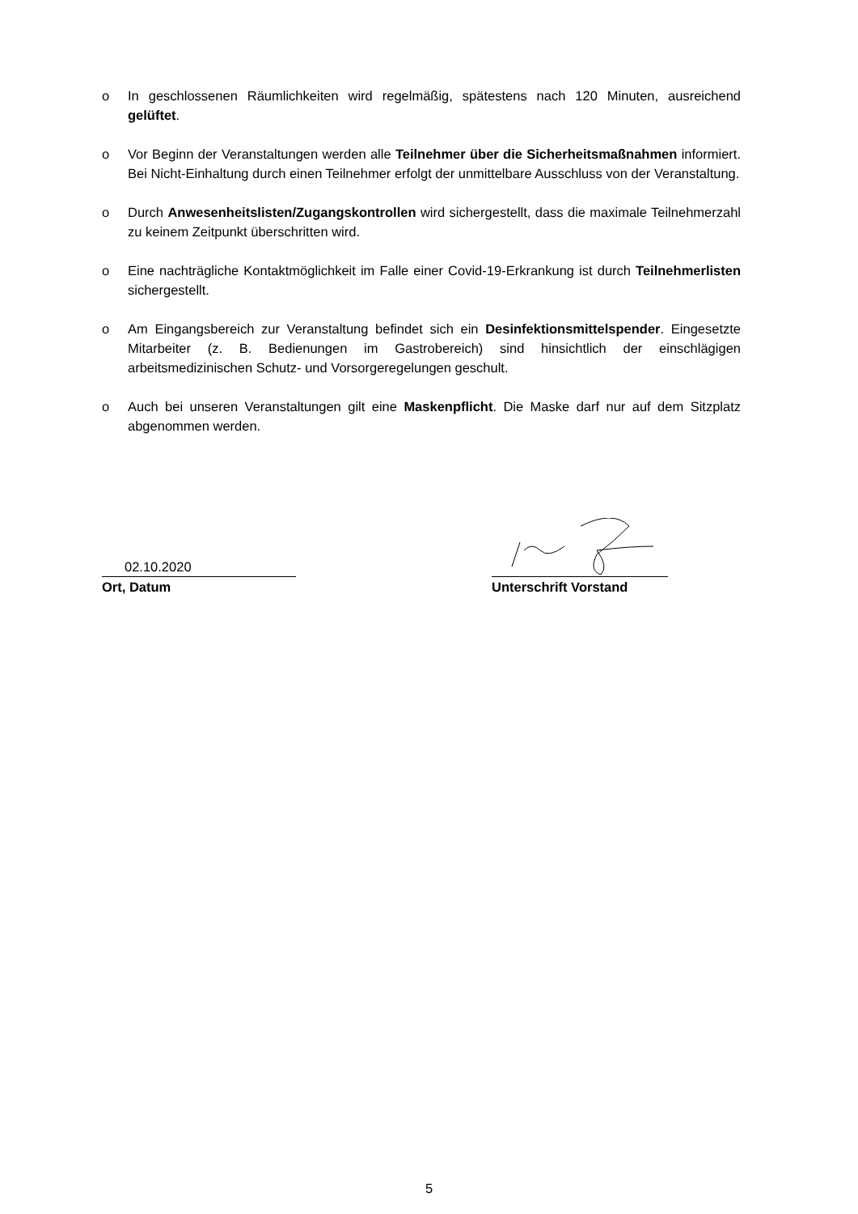o In geschlossenen Räumlichkeiten wird regelmäßig, spätestens nach 120 Minuten, ausreichend gelüftet.
o Vor Beginn der Veranstaltungen werden alle Teilnehmer über die Sicherheitsmaßnahmen informiert. Bei Nicht-Einhaltung durch einen Teilnehmer erfolgt der unmittelbare Ausschluss von der Veranstaltung.
o Durch Anwesenheitslisten/Zugangskontrollen wird sichergestellt, dass die maximale Teilnehmerzahl zu keinem Zeitpunkt überschritten wird.
o Eine nachträgliche Kontaktmöglichkeit im Falle einer Covid-19-Erkrankung ist durch Teilnehmerlisten sichergestellt.
o Am Eingangsbereich zur Veranstaltung befindet sich ein Desinfektionsmittelspender. Eingesetzte Mitarbeiter (z. B. Bedienungen im Gastrobereich) sind hinsichtlich der einschlägigen arbeitsmedizinischen Schutz- und Vorsorgeregelungen geschult.
o Auch bei unseren Veranstaltungen gilt eine Maskenpflicht. Die Maske darf nur auf dem Sitzplatz abgenommen werden.
02.10.2020
Ort, Datum
Unterschrift Vorstand
5